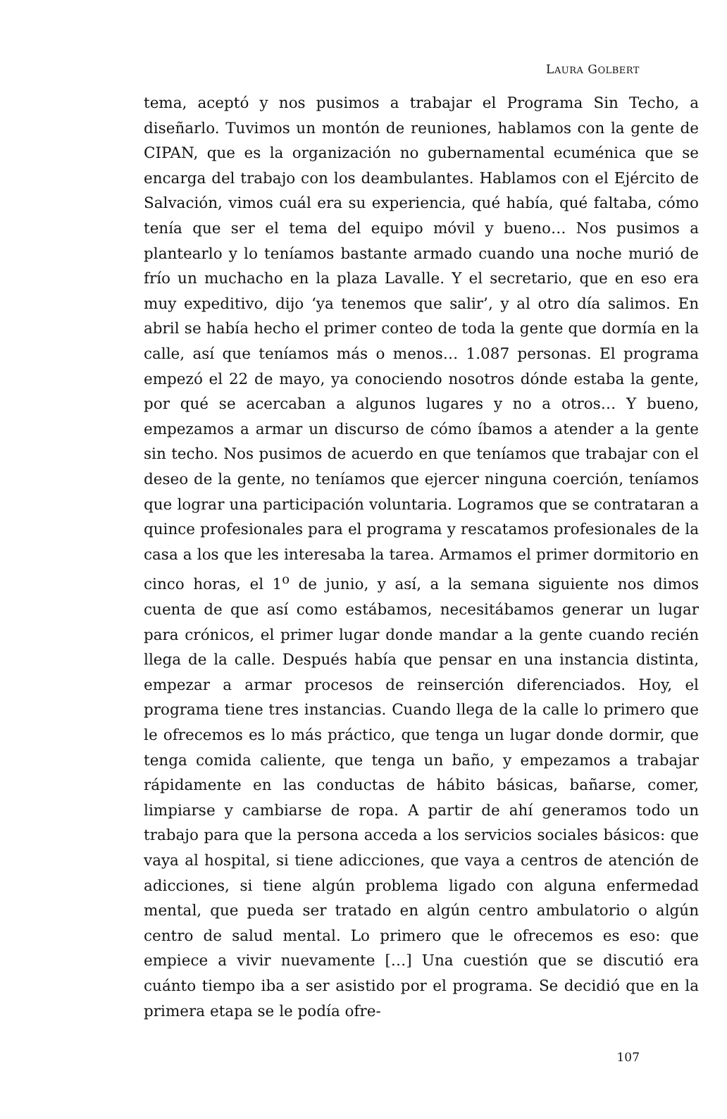LAURA GOLBERT
tema, aceptó y nos pusimos a trabajar el Programa Sin Techo, a diseñarlo. Tuvimos un montón de reuniones, hablamos con la gente de CIPAN, que es la organización no gubernamental ecuménica que se encarga del trabajo con los deambulantes. Hablamos con el Ejército de Salvación, vimos cuál era su experiencia, qué había, qué faltaba, cómo tenía que ser el tema del equipo móvil y bueno… Nos pusimos a plantearlo y lo teníamos bastante armado cuando una noche murió de frío un muchacho en la plaza Lavalle. Y el secretario, que en eso era muy expeditivo, dijo ‘ya tenemos que salir’, y al otro día salimos. En abril se había hecho el primer conteo de toda la gente que dormía en la calle, así que teníamos más o menos… 1.087 personas. El programa empezó el 22 de mayo, ya conociendo nosotros dónde estaba la gente, por qué se acercaban a algunos lugares y no a otros… Y bueno, empezamos a armar un discurso de cómo íbamos a atender a la gente sin techo. Nos pusimos de acuerdo en que teníamos que trabajar con el deseo de la gente, no teníamos que ejercer ninguna coerción, teníamos que lograr una participación voluntaria. Logramos que se contrataran a quince profesionales para el programa y rescatamos profesionales de la casa a los que les interesaba la tarea. Armamos el primer dormitorio en cinco horas, el 1<sup>o</sup> de junio, y así, a la semana siguiente nos dimos cuenta de que así como estábamos, necesitábamos generar un lugar para crónicos, el primer lugar donde mandar a la gente cuando recién llega de la calle. Después había que pensar en una instancia distinta, empezar a armar procesos de reinserción diferenciados. Hoy, el programa tiene tres instancias. Cuando llega de la calle lo primero que le ofrecemos es lo más práctico, que tenga un lugar donde dormir, que tenga comida caliente, que tenga un baño, y empezamos a trabajar rápidamente en las conductas de hábito básicas, bañarse, comer, limpiarse y cambiarse de ropa. A partir de ahí generamos todo un trabajo para que la persona acceda a los servicios sociales básicos: que vaya al hospital, si tiene adicciones, que vaya a centros de atención de adicciones, si tiene algún problema ligado con alguna enfermedad mental, que pueda ser tratado en algún centro ambulatorio o algún centro de salud mental. Lo primero que le ofrecemos es eso: que empiece a vivir nuevamente […] Una cuestión que se discutió era cuánto tiempo iba a ser asistido por el programa. Se decidió que en la primera etapa se le podía ofre-
107